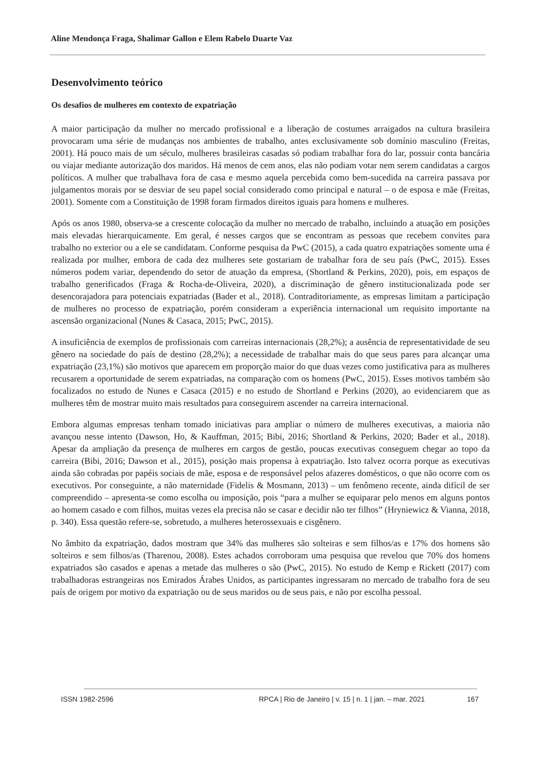Aline Mendonça Fraga, Shalimar Gallon e Elem Rabelo Duarte Vaz
Desenvolvimento teórico
Os desafios de mulheres em contexto de expatriação
A maior participação da mulher no mercado profissional e a liberação de costumes arraigados na cultura brasileira provocaram uma série de mudanças nos ambientes de trabalho, antes exclusivamente sob domínio masculino (Freitas, 2001). Há pouco mais de um século, mulheres brasileiras casadas só podiam trabalhar fora do lar, possuir conta bancária ou viajar mediante autorização dos maridos. Há menos de cem anos, elas não podiam votar nem serem candidatas a cargos políticos. A mulher que trabalhava fora de casa e mesmo aquela percebida como bem-sucedida na carreira passava por julgamentos morais por se desviar de seu papel social considerado como principal e natural – o de esposa e mãe (Freitas, 2001). Somente com a Constituição de 1998 foram firmados direitos iguais para homens e mulheres.
Após os anos 1980, observa-se a crescente colocação da mulher no mercado de trabalho, incluindo a atuação em posições mais elevadas hierarquicamente. Em geral, é nesses cargos que se encontram as pessoas que recebem convites para trabalho no exterior ou a ele se candidatam. Conforme pesquisa da PwC (2015), a cada quatro expatriações somente uma é realizada por mulher, embora de cada dez mulheres sete gostariam de trabalhar fora de seu país (PwC, 2015). Esses números podem variar, dependendo do setor de atuação da empresa, (Shortland & Perkins, 2020), pois, em espaços de trabalho generificados (Fraga & Rocha-de-Oliveira, 2020), a discriminação de gênero institucionalizada pode ser desencorajadora para potenciais expatriadas (Bader et al., 2018). Contraditoriamente, as empresas limitam a participação de mulheres no processo de expatriação, porém consideram a experiência internacional um requisito importante na ascensão organizacional (Nunes & Casaca, 2015; PwC, 2015).
A insuficiência de exemplos de profissionais com carreiras internacionais (28,2%); a ausência de representatividade de seu gênero na sociedade do país de destino (28,2%); a necessidade de trabalhar mais do que seus pares para alcançar uma expatriação (23,1%) são motivos que aparecem em proporção maior do que duas vezes como justificativa para as mulheres recusarem a oportunidade de serem expatriadas, na comparação com os homens (PwC, 2015). Esses motivos também são focalizados no estudo de Nunes e Casaca (2015) e no estudo de Shortland e Perkins (2020), ao evidenciarem que as mulheres têm de mostrar muito mais resultados para conseguirem ascender na carreira internacional.
Embora algumas empresas tenham tomado iniciativas para ampliar o número de mulheres executivas, a maioria não avançou nesse intento (Dawson, Ho, & Kauffman, 2015; Bibi, 2016; Shortland & Perkins, 2020; Bader et al., 2018). Apesar da ampliação da presença de mulheres em cargos de gestão, poucas executivas conseguem chegar ao topo da carreira (Bibi, 2016; Dawson et al., 2015), posição mais propensa à expatriação. Isto talvez ocorra porque as executivas ainda são cobradas por papéis sociais de mãe, esposa e de responsável pelos afazeres domésticos, o que não ocorre com os executivos. Por conseguinte, a não maternidade (Fidelis & Mosmann, 2013) – um fenômeno recente, ainda difícil de ser compreendido – apresenta-se como escolha ou imposição, pois “para a mulher se equiparar pelo menos em alguns pontos ao homem casado e com filhos, muitas vezes ela precisa não se casar e decidir não ter filhos” (Hryniewicz & Vianna, 2018, p. 340). Essa questão refere-se, sobretudo, a mulheres heterossexuais e cisgênero.
No âmbito da expatriação, dados mostram que 34% das mulheres são solteiras e sem filhos/as e 17% dos homens são solteiros e sem filhos/as (Tharenou, 2008). Estes achados corroboram uma pesquisa que revelou que 70% dos homens expatriados são casados e apenas a metade das mulheres o são (PwC, 2015). No estudo de Kemp e Rickett (2017) com trabalhadoras estrangeiras nos Emirados Árabes Unidos, as participantes ingressaram no mercado de trabalho fora de seu país de origem por motivo da expatriação ou de seus maridos ou de seus pais, e não por escolha pessoal.
ISSN 1982-2596 RPCA | Rio de Janeiro | v. 15 | n. 1 | jan. – mar. 2021 167